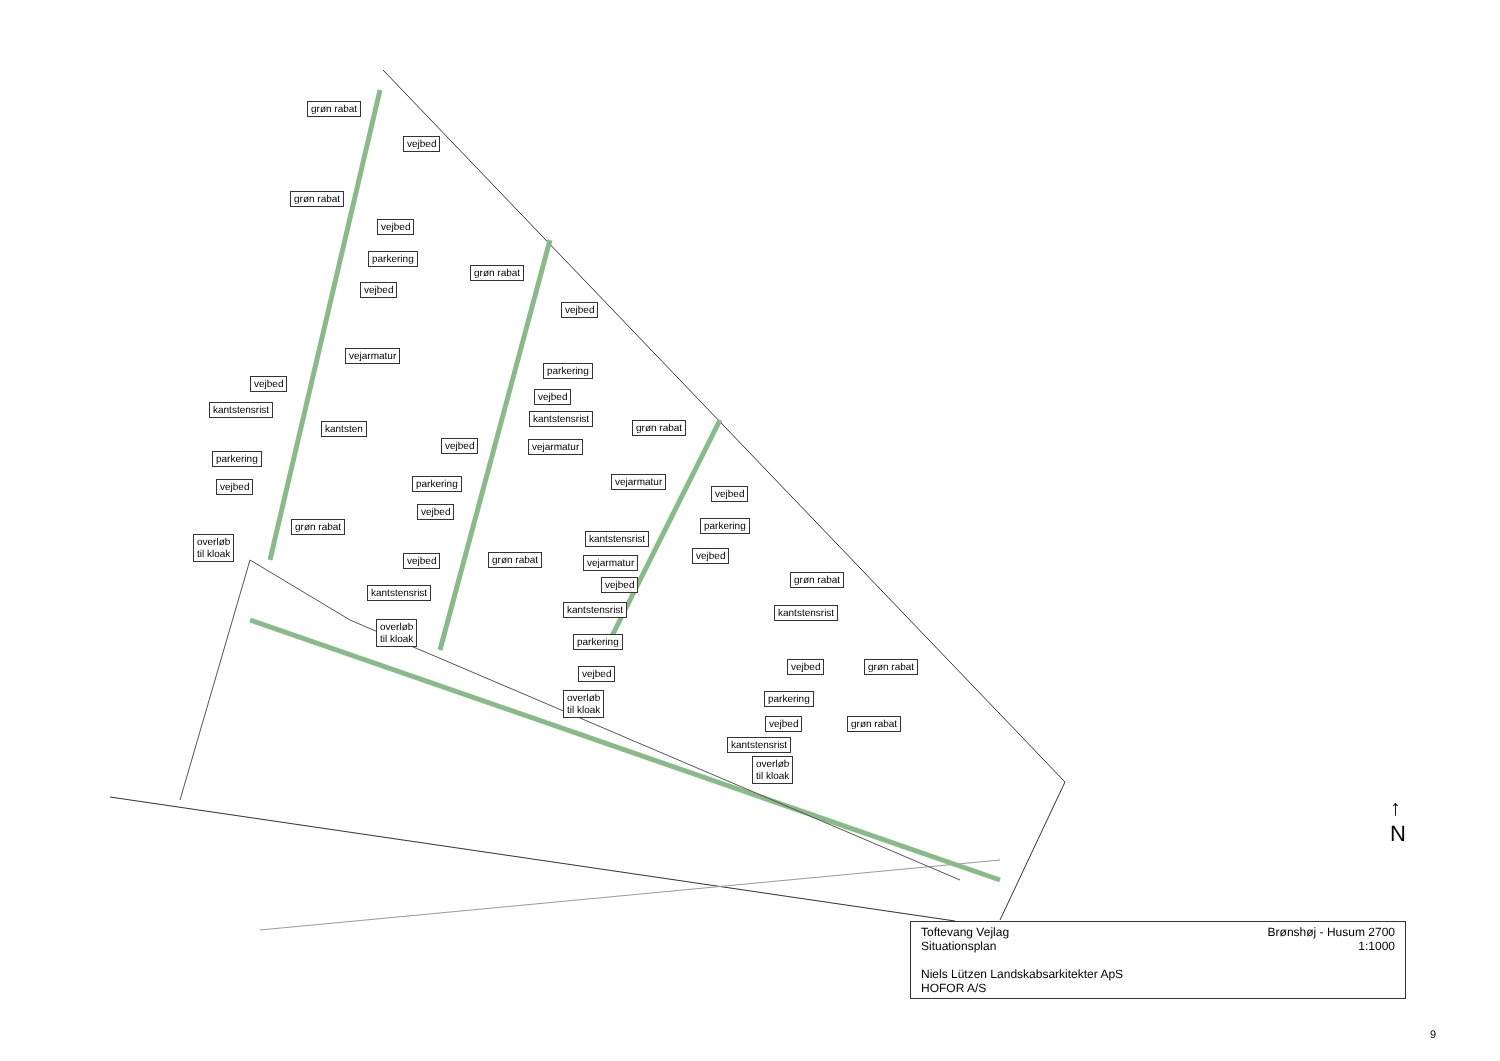grøn rabat
vejbed
grøn rabat
vejbed
parkering
vejbed
grøn rabat
vejbed
vejarmatur
vejbed
kantstensrist
kantsten
parkering
vejbed
grøn rabat
overløb
til kloak
parkering
vejbed
kantstensrist
vejarmatur vejbed
parkering
vejbed
grøn rabat vejbed
kantstensrist
overløb
til kloak
grøn rabat
vejarmatur
vejbed
parkering
vejbed
kantstensrist
vejarmatur
vejbed
kantstensrist
parkering
vejbed
overløb
til kloak
grøn rabat
kantstensrist
vejbed grøn rabat
parkering
vejbed grøn rabat
kantstensrist
overløb
til kloak
↑
N
Toftevang Vejlag Brønshøj - Husum 2700
Situationsplan 1:1000
Niels Lützen Landskabsarkitekter ApS
HOFOR A/S
9